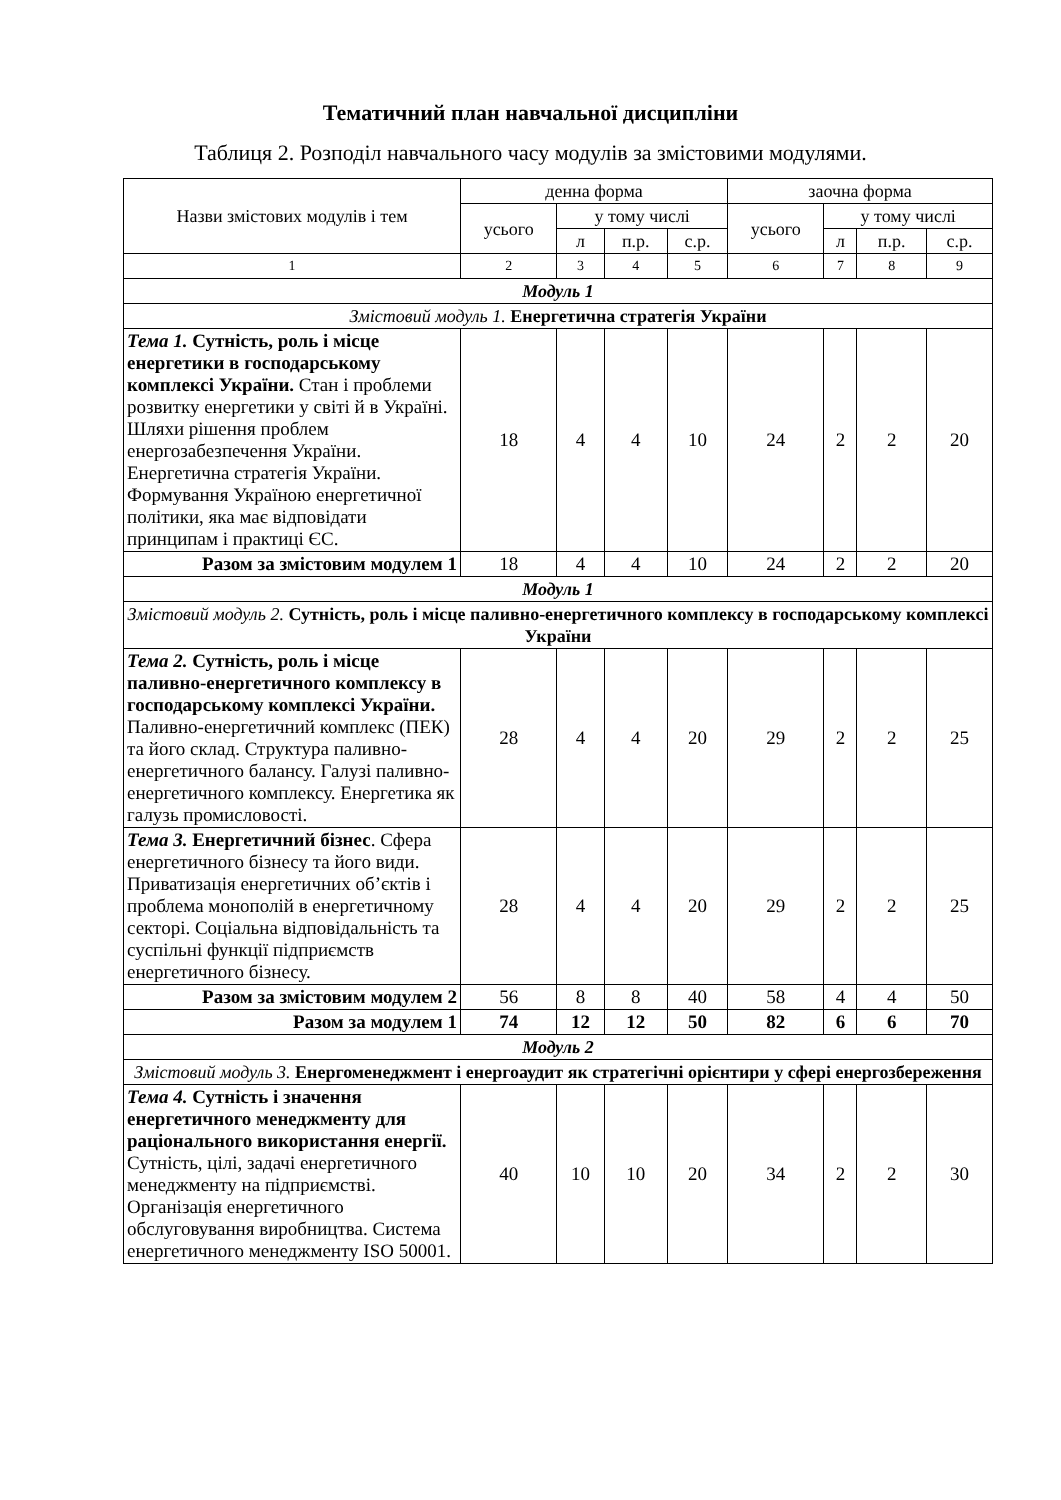Тематичний план навчальної дисципліни
Таблиця 2. Розподіл навчального часу модулів за змістовими модулями.
| Назви змістових модулів і тем | денна форма | | | | заочна форма | | | |
| --- | --- | --- | --- | --- | --- | --- | --- | --- |
| | усього | у тому числі | | | усього | у тому числі | | |
| | | л | п.р. | с.р. | | л | п.р. | с.р. |
| 1 | 2 | 3 | 4 | 5 | 6 | 7 | 8 | 9 |
| Модуль 1 | | | | | | | | |
| Змістовий модуль 1. Енергетична стратегія України | | | | | | | | |
| Тема 1. Сутність, роль і місце енергетики в господарському комплексі України. Стан і проблеми розвитку енергетики у світі й в Україні. Шляхи рішення проблем енергозабезпечення України. Енергетична стратегія України. Формування Україною енергетичної політики, яка має відповідати принципам і практиці ЄС. | 18 | 4 | 4 | 10 | 24 | 2 | 2 | 20 |
| Разом за змістовим модулем 1 | 18 | 4 | 4 | 10 | 24 | 2 | 2 | 20 |
| Модуль 1 | | | | | | | | |
| Змістовий модуль 2. Сутність, роль і місце паливно-енергетичного комплексу в господарському комплексі України | | | | | | | | |
| Тема 2. Сутність, роль і місце паливно-енергетичного комплексу в господарському комплексі України. Паливно-енергетичний комплекс (ПЕК) та його склад. Структура паливно-енергетичного балансу. Галузі паливно-енергетичного комплексу. Енергетика як галузь промисловості. | 28 | 4 | 4 | 20 | 29 | 2 | 2 | 25 |
| Тема 3. Енергетичний бізнес . Сфера енергетичного бізнесу та його види. Приватизація енергетичних об’єктів і проблема монополій в енергетичному секторі. Соціальна відповідальність та суспільні функції підприємств енергетичного бізнесу. | 28 | 4 | 4 | 20 | 29 | 2 | 2 | 25 |
| Разом за змістовим модулем 2 | 56 | 8 | 8 | 40 | 58 | 4 | 4 | 50 |
| Разом за модулем 1 | 74 | 12 | 12 | 50 | 82 | 6 | 6 | 70 |
| Модуль 2 | | | | | | | | |
| Змістовий модуль 3. Енергоменеджмент і енергоаудит як стратегічні орієнтири у сфері енергозбереження | | | | | | | | |
| Тема 4. Сутність і значення енергетичного менеджменту для раціонального використання енергії. Сутність, цілі, задачі енергетичного менеджменту на підприємстві. Організація енергетичного обслуговування виробництва. Система енергетичного менеджменту ISO 50001. | 40 | 10 | 10 | 20 | 34 | 2 | 2 | 30 |